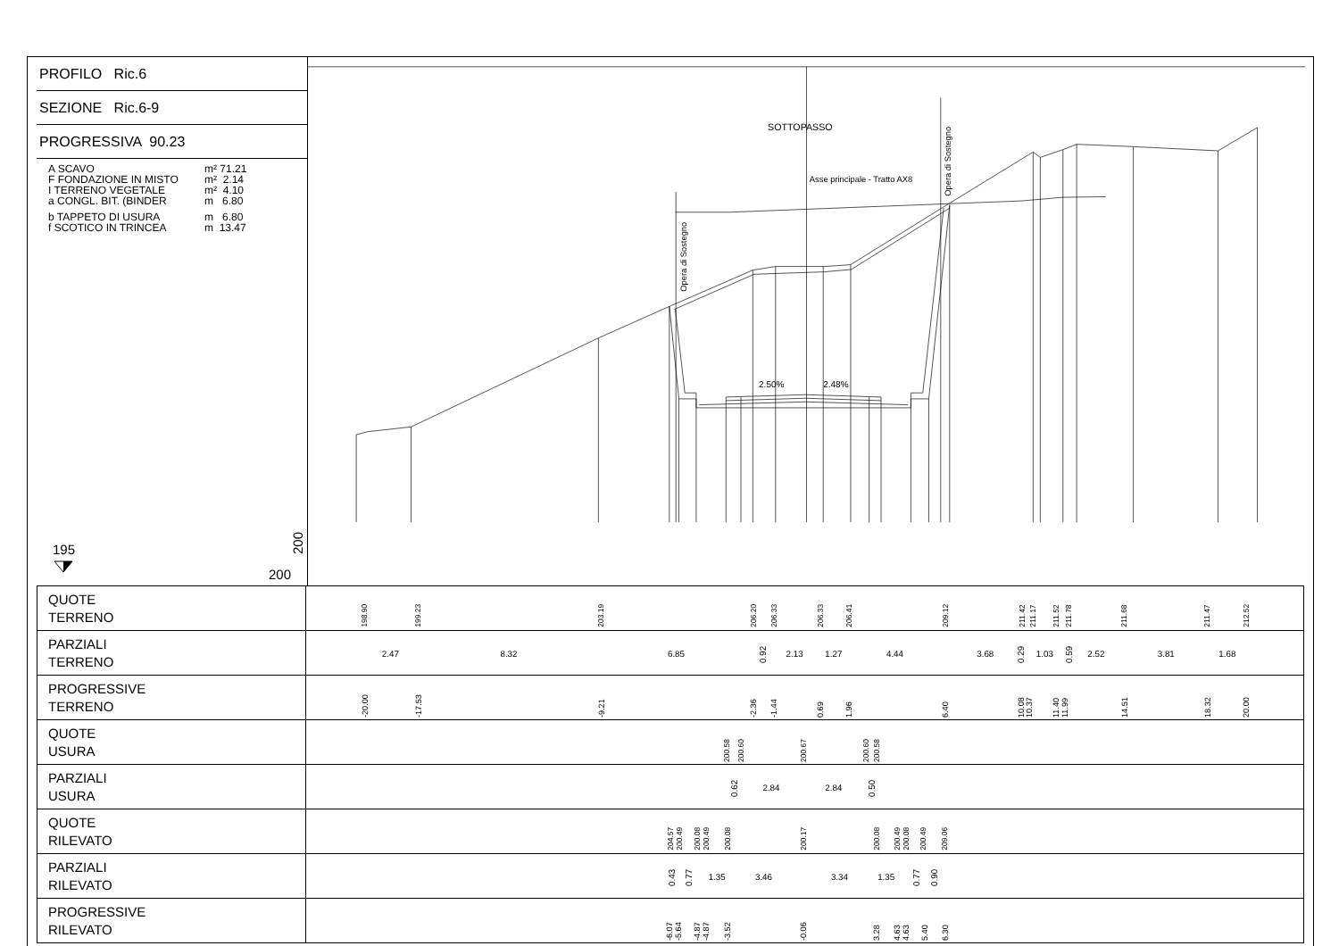PROFILO Ric.6
SEZIONE Ric.6-9
PROGRESSIVA 90.23
A SCAVO m² 71.21
F FONDAZIONE IN MISTO m² 2.14
I TERRENO VEGETALE m² 4.10
a CONGL. BIT. (BINDER m 6.80
b TAPPETO DI USURA m 6.80
f SCOTICO IN TRINCEA m 13.47
195
200
200
SOTTOPASSO
Asse principale - Tratto AX8
Opera di Sostegno
Opera di Sostegno
2.50%
2.48%
| QUOTE TERRENO | 198.90 199.23 203.19 206.20 206.33 206.33 206.41 209.12 211.42 211.17 211.52 211.78 211.68 211.47 212.52 |
| PARZIALI TERRENO | 2.47 8.32 6.85 0.92 2.13 1.27 4.44 3.68 0.29 1.03 0.59 2.52 3.81 1.68 |
| PROGRESSIVE TERRENO | -20.00 -17.53 -9.21 -2.36 -1.44 0.69 1.96 6.40 10.08 10.37 11.40 11.99 14.51 18.32 20.00 |
| QUOTE USURA | 200.58 200.60 200.67 200.60 200.58 |
| PARZIALI USURA | 0.62 2.84 2.84 0.50 |
| QUOTE RILEVATO | 204.57 200.49 200.08 200.49 200.08 200.17 200.08 200.49 200.08 200.49 209.06 |
| PARZIALI RILEVATO | 0.43 0.77 1.35 3.46 3.34 1.35 0.77 0.90 |
| PROGRESSIVE RILEVATO | -6.07 -5.64 -4.87 -4.87 -3.52 -0.06 3.28 4.63 4.63 5.40 6.30 |